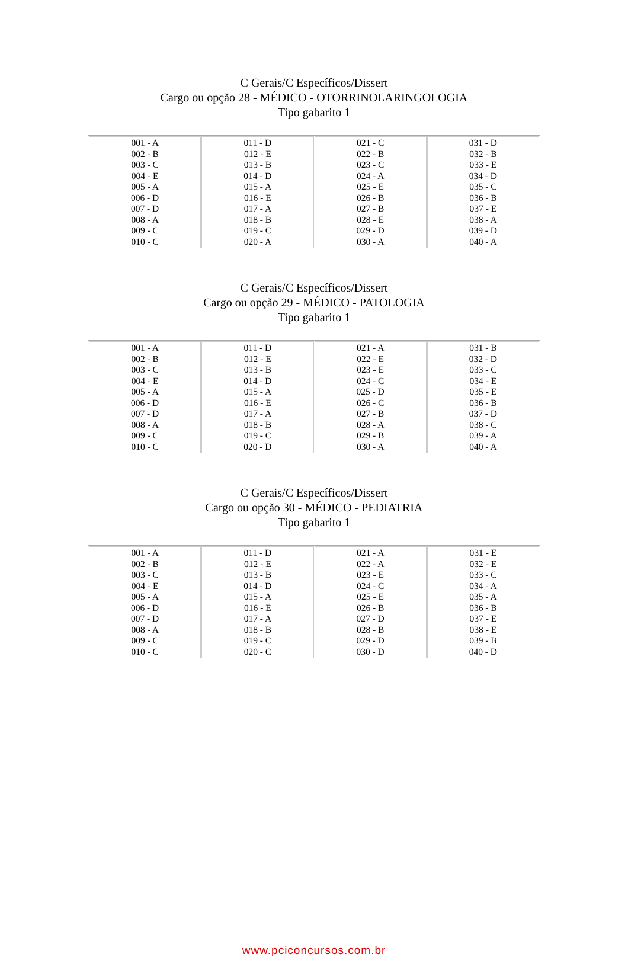C Gerais/C Específicos/Dissert
Cargo ou opção 28 - MÉDICO - OTORRINOLARINGOLOGIA
Tipo gabarito 1
| 001 - A 002 - B 003 - C 004 - E 005 - A 006 - D 007 - D 008 - A 009 - C 010 - C | 011 - D 012 - E 013 - B 014 - D 015 - A 016 - E 017 - A 018 - B 019 - C 020 - A | 021 - C 022 - B 023 - C 024 - A 025 - E 026 - B 027 - B 028 - E 029 - D 030 - A | 031 - D 032 - B 033 - E 034 - D 035 - C 036 - B 037 - E 038 - A 039 - D 040 - A |
C Gerais/C Específicos/Dissert
Cargo ou opção 29 - MÉDICO - PATOLOGIA
Tipo gabarito 1
| 001 - A 002 - B 003 - C 004 - E 005 - A 006 - D 007 - D 008 - A 009 - C 010 - C | 011 - D 012 - E 013 - B 014 - D 015 - A 016 - E 017 - A 018 - B 019 - C 020 - D | 021 - A 022 - E 023 - E 024 - C 025 - D 026 - C 027 - B 028 - A 029 - B 030 - A | 031 - B 032 - D 033 - C 034 - E 035 - E 036 - B 037 - D 038 - C 039 - A 040 - A |
C Gerais/C Específicos/Dissert
Cargo ou opção 30 - MÉDICO - PEDIATRIA
Tipo gabarito 1
| 001 - A 002 - B 003 - C 004 - E 005 - A 006 - D 007 - D 008 - A 009 - C 010 - C | 011 - D 012 - E 013 - B 014 - D 015 - A 016 - E 017 - A 018 - B 019 - C 020 - C | 021 - A 022 - A 023 - E 024 - C 025 - E 026 - B 027 - D 028 - B 029 - D 030 - D | 031 - E 032 - E 033 - C 034 - A 035 - A 036 - B 037 - E 038 - E 039 - B 040 - D |
www.pciconcursos.com.br